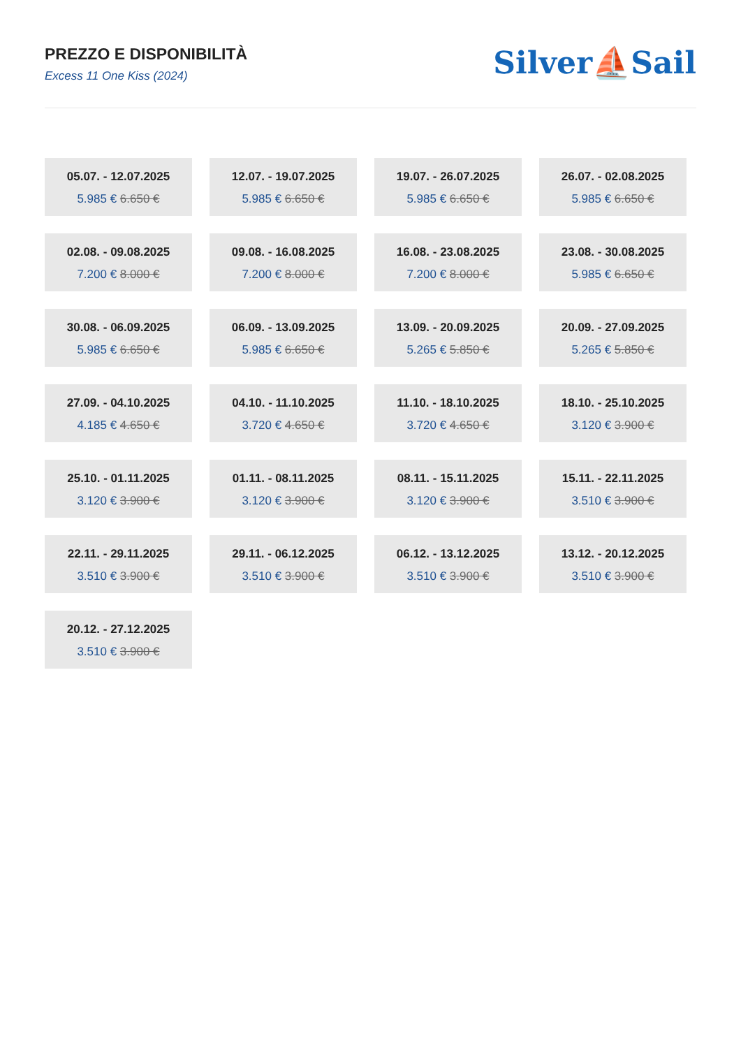PREZZO E DISPONIBILITÀ
Excess 11 One Kiss (2024)
Silver⛵Sail
05.07. - 12.07.2025
5.985 € 6.650 €
12.07. - 19.07.2025
5.985 € 6.650 €
19.07. - 26.07.2025
5.985 € 6.650 €
26.07. - 02.08.2025
5.985 € 6.650 €
02.08. - 09.08.2025
7.200 € 8.000 €
09.08. - 16.08.2025
7.200 € 8.000 €
16.08. - 23.08.2025
7.200 € 8.000 €
23.08. - 30.08.2025
5.985 € 6.650 €
30.08. - 06.09.2025
5.985 € 6.650 €
06.09. - 13.09.2025
5.985 € 6.650 €
13.09. - 20.09.2025
5.265 € 5.850 €
20.09. - 27.09.2025
5.265 € 5.850 €
27.09. - 04.10.2025
4.185 € 4.650 €
04.10. - 11.10.2025
3.720 € 4.650 €
11.10. - 18.10.2025
3.720 € 4.650 €
18.10. - 25.10.2025
3.120 € 3.900 €
25.10. - 01.11.2025
3.120 € 3.900 €
01.11. - 08.11.2025
3.120 € 3.900 €
08.11. - 15.11.2025
3.120 € 3.900 €
15.11. - 22.11.2025
3.510 € 3.900 €
22.11. - 29.11.2025
3.510 € 3.900 €
29.11. - 06.12.2025
3.510 € 3.900 €
06.12. - 13.12.2025
3.510 € 3.900 €
13.12. - 20.12.2025
3.510 € 3.900 €
20.12. - 27.12.2025
3.510 € 3.900 €